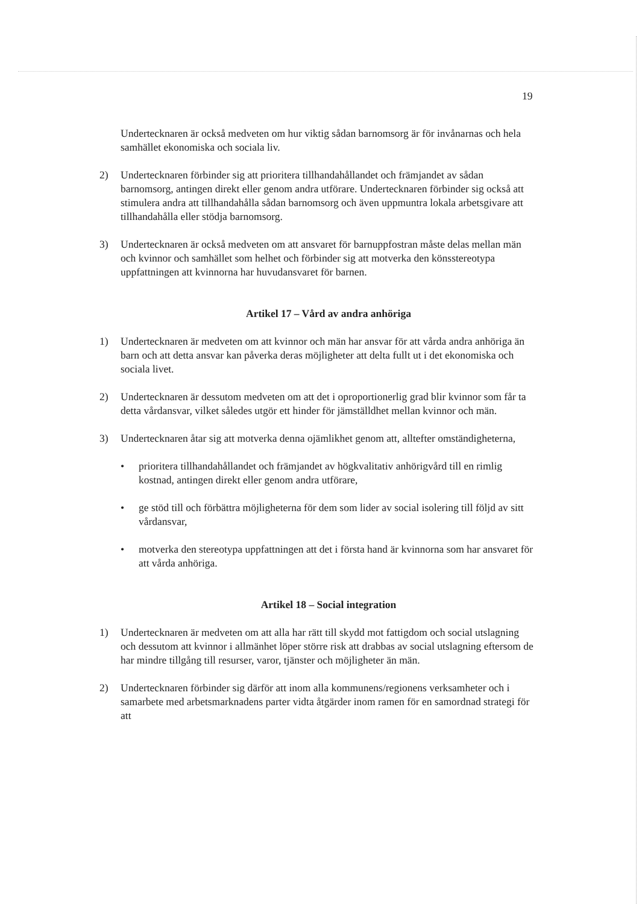19
Undertecknaren är också medveten om hur viktig sådan barnomsorg är för invånarnas och hela samhället ekonomiska och sociala liv.
2) Undertecknaren förbinder sig att prioritera tillhandahållandet och främjandet av sådan barnomsorg, antingen direkt eller genom andra utförare. Undertecknaren förbinder sig också att stimulera andra att tillhandahålla sådan barnomsorg och även uppmuntra lokala arbetsgivare att tillhandahålla eller stödja barnomsorg.
3) Undertecknaren är också medveten om att ansvaret för barnuppfostran måste delas mellan män och kvinnor och samhället som helhet och förbinder sig att motverka den könsstereotypa uppfattningen att kvinnorna har huvudansvaret för barnen.
Artikel 17 – Vård av andra anhöriga
1) Undertecknaren är medveten om att kvinnor och män har ansvar för att vårda andra anhöriga än barn och att detta ansvar kan påverka deras möjligheter att delta fullt ut i det ekonomiska och sociala livet.
2) Undertecknaren är dessutom medveten om att det i oproportionerlig grad blir kvinnor som får ta detta vårdansvar, vilket således utgör ett hinder för jämställdhet mellan kvinnor och män.
3) Undertecknaren åtar sig att motverka denna ojämlikhet genom att, alltefter omständigheterna,
• prioritera tillhandahållandet och främjandet av högkvalitativ anhörigvård till en rimlig kostnad, antingen direkt eller genom andra utförare,
• ge stöd till och förbättra möjligheterna för dem som lider av social isolering till följd av sitt vårdansvar,
• motverka den stereotypa uppfattningen att det i första hand är kvinnorna som har ansvaret för att vårda anhöriga.
Artikel 18 – Social integration
1) Undertecknaren är medveten om att alla har rätt till skydd mot fattigdom och social utslagning och dessutom att kvinnor i allmänhet löper större risk att drabbas av social utslagning eftersom de har mindre tillgång till resurser, varor, tjänster och möjligheter än män.
2) Undertecknaren förbinder sig därför att inom alla kommunens/regionens verksamheter och i samarbete med arbetsmarknadens parter vidta åtgärder inom ramen för en samordnad strategi för att